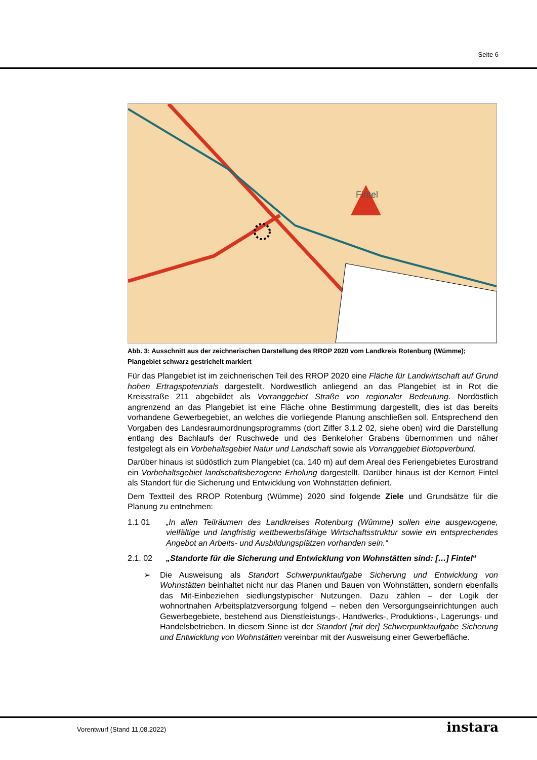Seite 6
Fintel
Abb. 3: Ausschnitt aus der zeichnerischen Darstellung des RROP 2020 vom Landkreis Rotenburg (Wümme); Plangebiet schwarz gestrichelt markiert
Für das Plangebiet ist im zeichnerischen Teil des RROP 2020 eine Fläche für Landwirtschaft auf Grund hohen Ertragspotenzials dargestellt. Nordwestlich anliegend an das Plangebiet ist in Rot die Kreisstraße 211 abgebildet als Vorranggebiet Straße von regionaler Bedeutung. Nordöstlich angrenzend an das Plangebiet ist eine Fläche ohne Bestimmung dargestellt, dies ist das bereits vorhandene Gewerbegebiet, an welches die vorliegende Planung anschließen soll. Entsprechend den Vorgaben des Landesraumordnungsprogramms (dort Ziffer 3.1.2 02, siehe oben) wird die Darstellung entlang des Bachlaufs der Ruschwede und des Benkeloher Grabens übernommen und näher festgelegt als ein Vorbehaltsgebiet Natur und Landschaft sowie als Vorranggebiet Biotopverbund.
Darüber hinaus ist südöstlich zum Plangebiet (ca. 140 m) auf dem Areal des Feriengebietes Eurostrand ein Vorbehaltsgebiet landschaftsbezogene Erholung dargestellt. Darüber hinaus ist der Kernort Fintel als Standort für die Sicherung und Entwicklung von Wohnstätten definiert.
Dem Textteil des RROP Rotenburg (Wümme) 2020 sind folgende Ziele und Grundsätze für die Planung zu entnehmen:
1.1 01 „In allen Teilräumen des Landkreises Rotenburg (Wümme) sollen eine ausgewogene, vielfältige und langfristig wettbewerbsfähige Wirtschaftsstruktur sowie ein entsprechendes Angebot an Arbeits- und Ausbildungsplätzen vorhanden sein.“
2.1. 02 „Standorte für die Sicherung und Entwicklung von Wohnstätten sind: […] Fintel“
➢ Die Ausweisung als Standort Schwerpunktaufgabe Sicherung und Entwicklung von Wohnstätten beinhaltet nicht nur das Planen und Bauen von Wohnstätten, sondern ebenfalls das Mit-Einbeziehen siedlungstypischer Nutzungen. Dazu zählen – der Logik der wohnortnahen Arbeitsplatzversorgung folgend – neben den Versorgungseinrichtungen auch Gewerbegebiete, bestehend aus Dienstleistungs-, Handwerks-, Produktions-, Lagerungs- und Handelsbetrieben. In diesem Sinne ist der Standort [mit der] Schwerpunktaufgabe Sicherung und Entwicklung von Wohnstätten vereinbar mit der Ausweisung einer Gewerbefläche.
Vorentwurf (Stand 11.08.2022) instara